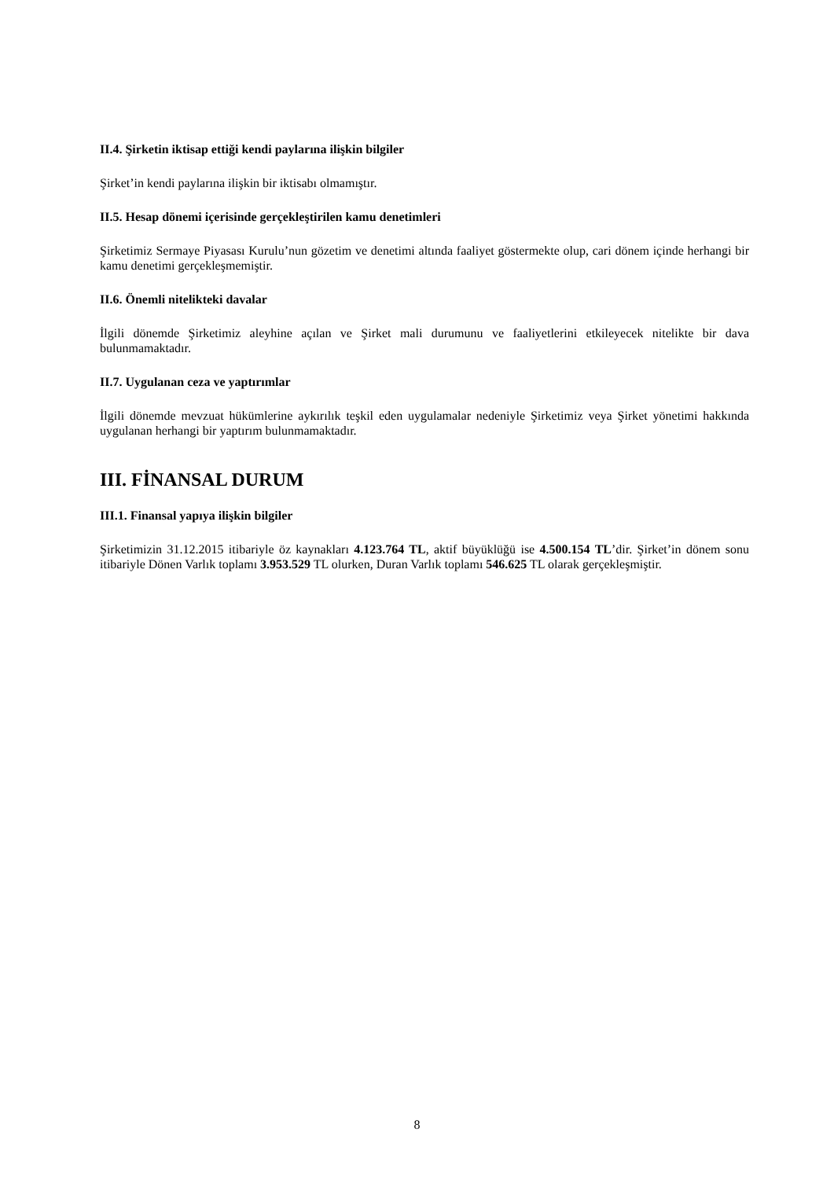II.4. Şirketin iktisap ettiği kendi paylarına ilişkin bilgiler
Şirket’in kendi paylarına ilişkin bir iktisabı olmamıştır.
II.5. Hesap dönemi içerisinde gerçekleştirilen kamu denetimleri
Şirketimiz Sermaye Piyasası Kurulu’nun gözetim ve denetimi altında faaliyet göstermekte olup, cari dönem içinde herhangi bir kamu denetimi gerçekleşmemiştir.
II.6. Önemli nitelikteki davalar
İlgili dönemde Şirketimiz aleyhine açılan ve Şirket mali durumunu ve faaliyetlerini etkileyecek nitelikte bir dava bulunmamaktadır.
II.7. Uygulanan ceza ve yaptırımlar
İlgili dönemde mevzuat hükümlerine aykırılık teşkil eden uygulamalar nedeniyle Şirketimiz veya Şirket yönetimi hakkında uygulanan herhangi bir yaptırım bulunmamaktadır.
III. FİNANSAL DURUM
III.1. Finansal yapıya ilişkin bilgiler
Şirketimizin 31.12.2015 itibariyle öz kaynakları 4.123.764 TL, aktif büyüklüğü ise 4.500.154 TL’dir. Şirket’in dönem sonu itibariyle Dönen Varlık toplamı 3.953.529 TL olurken, Duran Varlık toplamı 546.625 TL olarak gerçekleşmiştir.
8